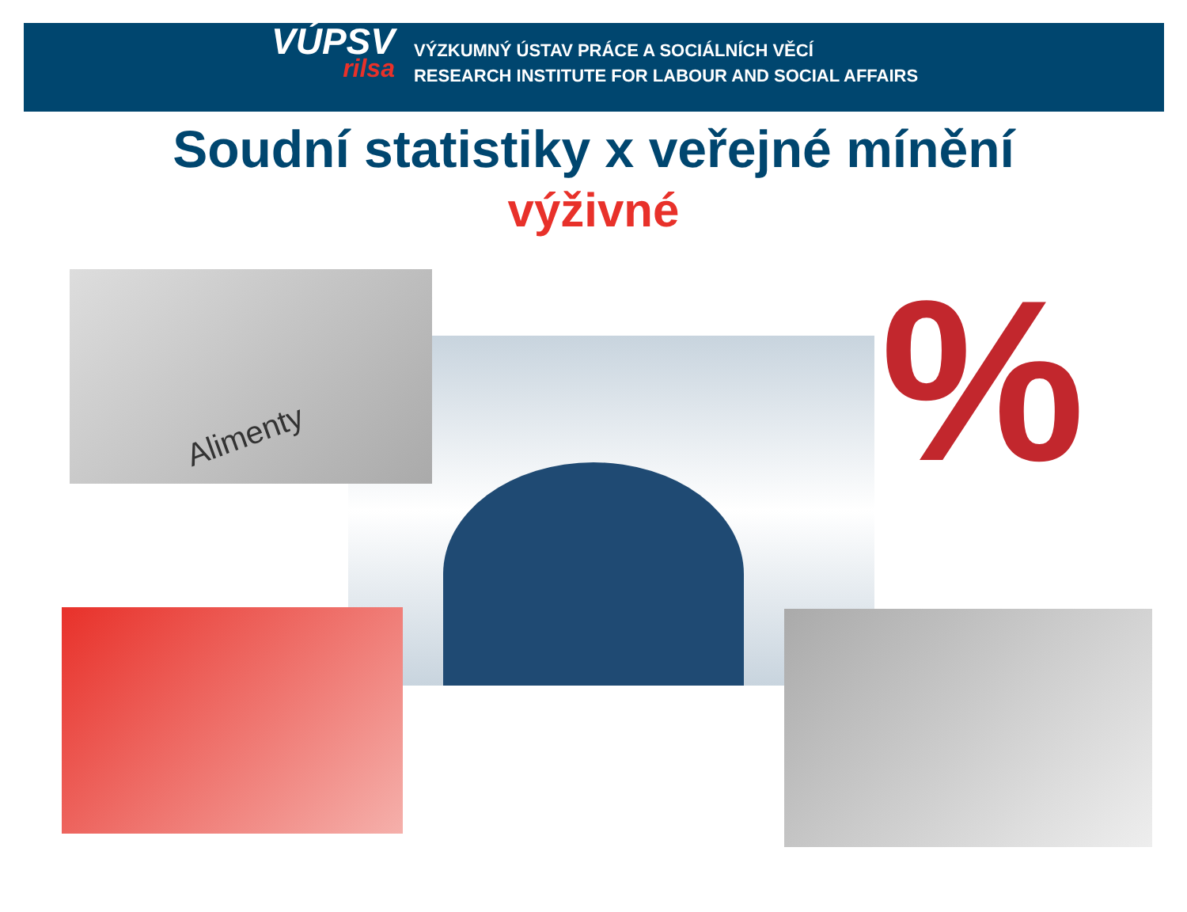VÚPSV
rilsa
VÝZKUMNÝ ÚSTAV PRÁCE A SOCIÁLNÍCH VĚCÍ
RESEARCH INSTITUTE FOR LABOUR AND SOCIAL AFFAIRS
Soudní statistiky x veřejné mínění
výživné
Alimenty %